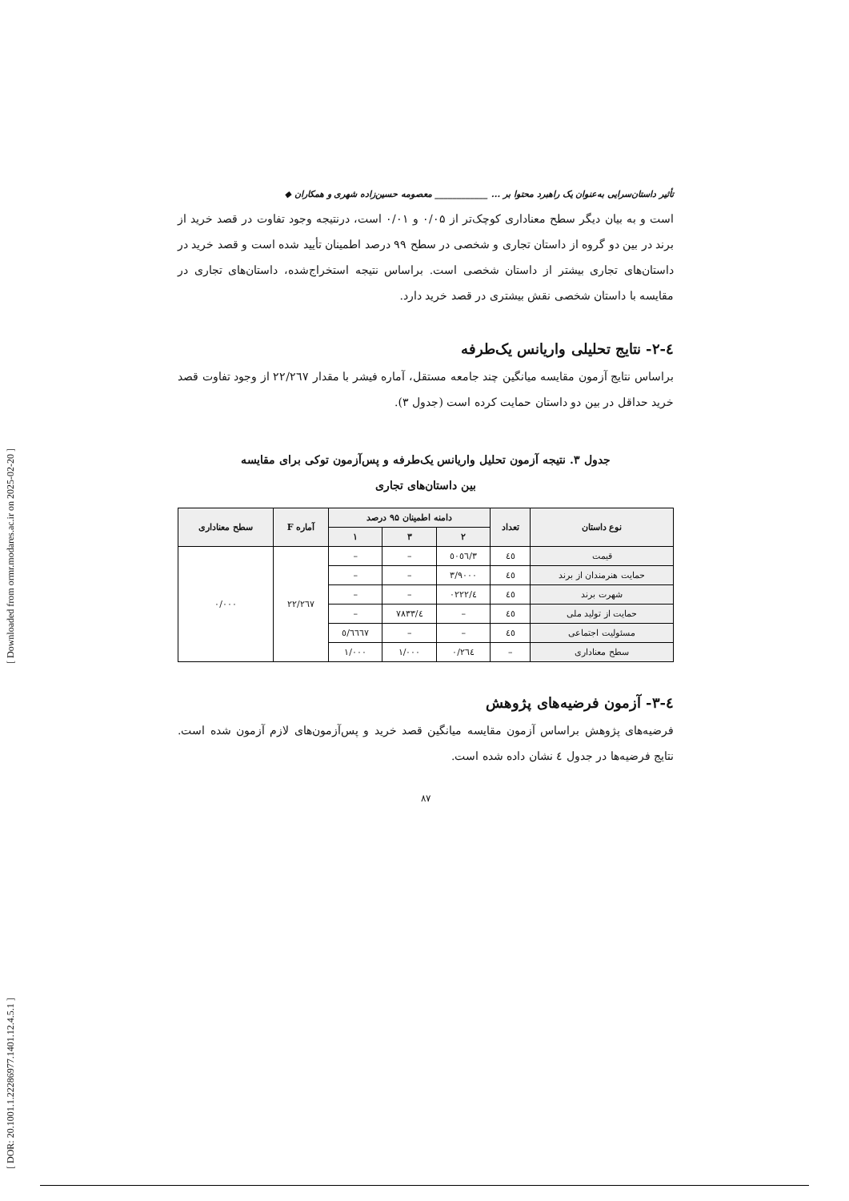[ DOR: 20.1001.1.22286977.1401.12.4.5.1 ] [ Downloaded from ormr.modares.ac.ir on 2025-02-20 ]
تأثیر داستان‌سرایی به‌عنوان یک راهبرد محتوا بر ... ____________ معصومه حسین‌زاده شهری و همکاران ◆
است و به بیان دیگر سطح معناداری کوچک‌تر از ۰/۰۵ و ۰/۰۱ است، درنتیجه وجود تفاوت در قصد خرید از برند در بین دو گروه از داستان تجاری و شخصی در سطح ۹۹ درصد اطمینان تأیید شده است و قصد خرید در داستان‌های تجاری بیشتر از داستان شخصی است. براساس نتیجه استخراج‌شده، داستان‌های تجاری در مقایسه با داستان شخصی نقش بیشتری در قصد خرید دارد.
٤-۲- نتایج تحلیلی واریانس یک‌طرفه
براساس نتایج آزمون مقایسه میانگین چند جامعه مستقل، آماره فیشر با مقدار ۲۲/۲٦۷ از وجود تفاوت قصد خرید حداقل در بین دو داستان حمایت کرده است (جدول ۳).
جدول ۳. نتیجه آزمون تحلیل واریانس یک‌طرفه و پس‌آزمون توکی برای مقایسه
بین داستان‌های تجاری
| نوع داستان | تعداد | دامنه اطمینان ۹۵ درصد | | | آماره F | سطح معناداری |
| --- | --- | --- | --- | --- | --- | --- |
| | | ۲ | ۳ | ۱ | | |
| قیمت | ٤٥ | ۳/٥۰٥٦ | – | – | ۲۲/۲٦۷ | ۰/۰۰۰ |
| حمایت هنرمندان از برند | ٤٥ | ۳/۹۰۰۰ | – | – | | |
| شهرت برند | ٤٥ | ٤/۰۲۲۲ | – | – | | |
| حمایت از تولید ملی | ٤٥ | – | ٤/۷۸۳۳ | – | | |
| مسئولیت اجتماعی | ٤٥ | – | – | ٥/٦٦٦۷ | | |
| سطح معناداری | – | ۰/۲٦٤ | ۱/۰۰۰ | ۱/۰۰۰ | | |
٤-۳- آزمون فرضیه‌های پژوهش
فرضیه‌های پژوهش براساس آزمون مقایسه میانگین قصد خرید و پس‌آزمون‌های لازم آزمون شده است. نتایج فرضیه‌ها در جدول ٤ نشان داده شده است.
۸۷